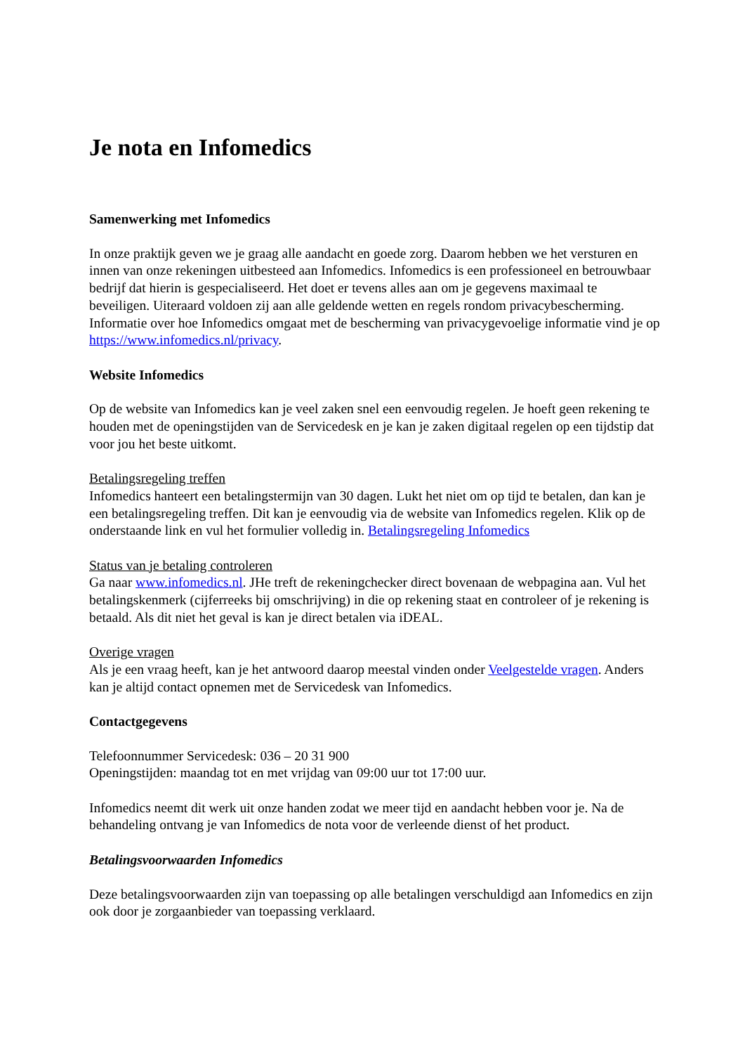Je nota en Infomedics
Samenwerking met Infomedics
In onze praktijk geven we je graag alle aandacht en goede zorg. Daarom hebben we het versturen en innen van onze rekeningen uitbesteed aan Infomedics. Infomedics is een professioneel en betrouwbaar bedrijf dat hierin is gespecialiseerd. Het doet er tevens alles aan om je gegevens maximaal te beveiligen. Uiteraard voldoen zij aan alle geldende wetten en regels rondom privacybescherming. Informatie over hoe Infomedics omgaat met de bescherming van privacygevoelige informatie vind je op https://www.infomedics.nl/privacy.
Website Infomedics
Op de website van Infomedics kan je veel zaken snel een eenvoudig regelen. Je hoeft geen rekening te houden met de openingstijden van de Servicedesk en je kan je zaken digitaal regelen op een tijdstip dat voor jou het beste uitkomt.
Betalingsregeling treffen
Infomedics hanteert een betalingstermijn van 30 dagen. Lukt het niet om op tijd te betalen, dan kan je een betalingsregeling treffen. Dit kan je eenvoudig via de website van Infomedics regelen. Klik op de onderstaande link en vul het formulier volledig in. Betalingsregeling Infomedics
Status van je betaling controleren
Ga naar www.infomedics.nl. JHe treft de rekeningchecker direct bovenaan de webpagina aan. Vul het betalingskenmerk (cijferreeks bij omschrijving) in die op rekening staat en controleer of je rekening is betaald. Als dit niet het geval is kan je direct betalen via iDEAL.
Overige vragen
Als je een vraag heeft, kan je het antwoord daarop meestal vinden onder Veelgestelde vragen. Anders kan je altijd contact opnemen met de Servicedesk van Infomedics.
Contactgegevens
Telefoonnummer Servicedesk: 036 – 20 31 900
Openingstijden: maandag tot en met vrijdag van 09:00 uur tot 17:00 uur.
Infomedics neemt dit werk uit onze handen zodat we meer tijd en aandacht hebben voor je. Na de behandeling ontvang je van Infomedics de nota voor de verleende dienst of het product.
Betalingsvoorwaarden Infomedics
Deze betalingsvoorwaarden zijn van toepassing op alle betalingen verschuldigd aan Infomedics en zijn ook door je zorgaanbieder van toepassing verklaard.